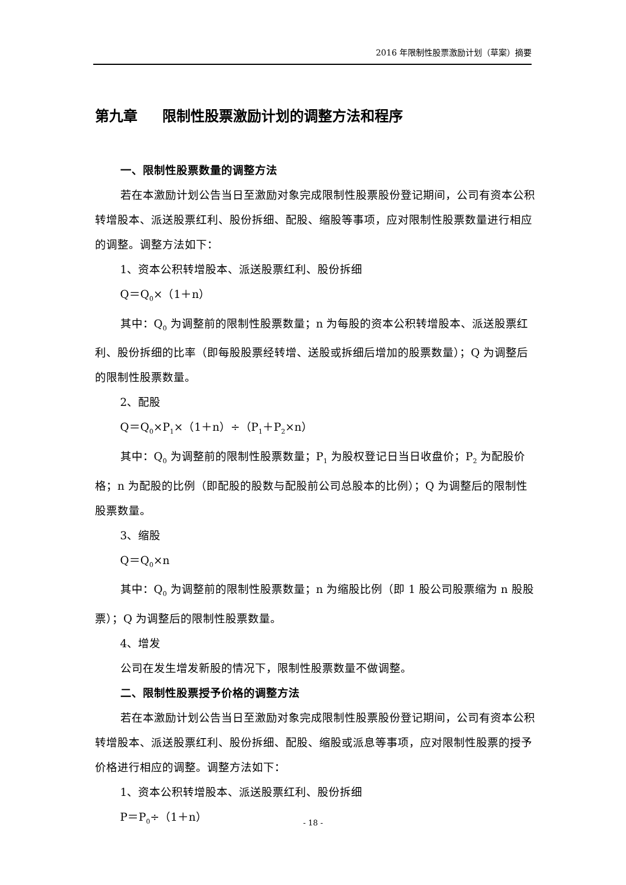2016 年限制性股票激励计划（草案）摘要
第九章 限制性股票激励计划的调整方法和程序
一、限制性股票数量的调整方法
若在本激励计划公告当日至激励对象完成限制性股票股份登记期间，公司有资本公积转增股本、派送股票红利、股份拆细、配股、缩股等事项，应对限制性股票数量进行相应的调整。调整方法如下：
1、资本公积转增股本、派送股票红利、股份拆细
Q＝Q<sub>0</sub>×（1＋n）
其中：Q<sub>0</sub> 为调整前的限制性股票数量；n 为每股的资本公积转增股本、派送股票红利、股份拆细的比率（即每股股票经转增、送股或拆细后增加的股票数量）；Q 为调整后的限制性股票数量。
2、配股
Q＝Q<sub>0</sub>×P<sub>1</sub>×（1＋n）÷（P<sub>1</sub>＋P<sub>2</sub>×n）
其中：Q<sub>0</sub> 为调整前的限制性股票数量；P<sub>1</sub> 为股权登记日当日收盘价；P<sub>2</sub> 为配股价格；n 为配股的比例（即配股的股数与配股前公司总股本的比例）；Q 为调整后的限制性股票数量。
3、缩股
Q＝Q<sub>0</sub>×n
其中：Q<sub>0</sub> 为调整前的限制性股票数量；n 为缩股比例（即 1 股公司股票缩为 n 股股票）；Q 为调整后的限制性股票数量。
4、增发
公司在发生增发新股的情况下，限制性股票数量不做调整。
二、限制性股票授予价格的调整方法
若在本激励计划公告当日至激励对象完成限制性股票股份登记期间，公司有资本公积转增股本、派送股票红利、股份拆细、配股、缩股或派息等事项，应对限制性股票的授予价格进行相应的调整。调整方法如下：
1、资本公积转增股本、派送股票红利、股份拆细
P＝P<sub>0</sub>÷（1＋n）
- 18 -